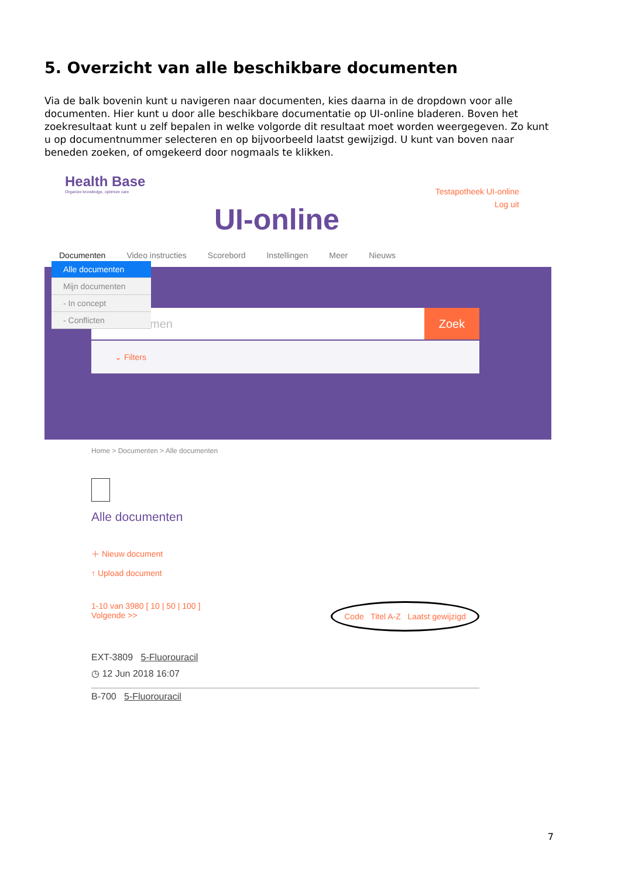5. Overzicht van alle beschikbare documenten
Via de balk bovenin kunt u navigeren naar documenten, kies daarna in de dropdown voor alle documenten. Hier kunt u door alle beschikbare documentatie op UI-online bladeren. Boven het zoekresultaat kunt u zelf bepalen in welke volgorde dit resultaat moet worden weergegeven. Zo kunt u op documentnummer selecteren en op bijvoorbeeld laatst gewijzigd. U kunt van boven naar beneden zoeken, of omgekeerd door nogmaals te klikken.
Health Base
Organize knowledge, optimize care
UI-online
Testapotheek UI-online
Log uit
Documenten Video instructies Scorebord Instellingen Meer Nieuws
men
Zoek
⌄ Filters
Alle documenten
Mijn documenten
- In concept
- Conflicten
Home > Documenten > Alle documenten
Alle documenten
＋ Nieuw document
↑ Upload document
1-10 van 3980 [ 10 | 50 | 100 ]
Volgende >>
Code Titel A-Z Laatst gewijzigd
EXT-3809 5-Fluorouracil
◷ 12 Jun 2018 16:07
B-700 5-Fluorouracil
7